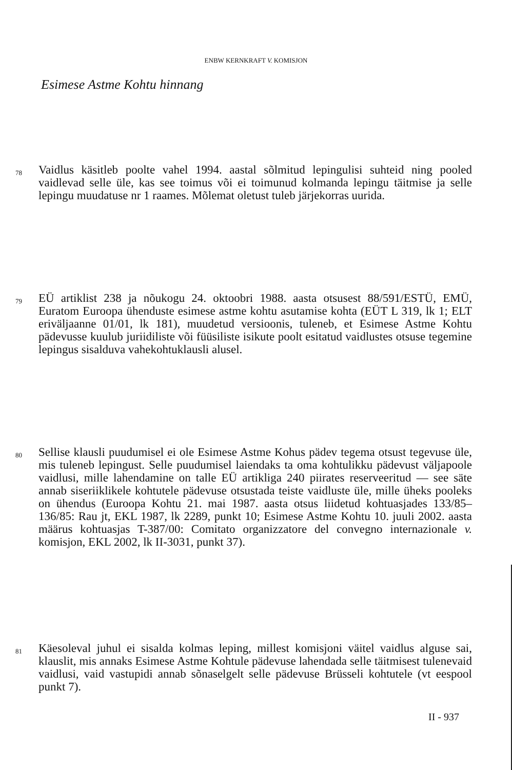ENBW KERNKRAFT V. KOMISJON
Esimese Astme Kohtu hinnang
78 Vaidlus käsitleb poolte vahel 1994. aastal sõlmitud lepingulisi suhteid ning pooled vaidlevad selle üle, kas see toimus või ei toimunud kolmanda lepingu täitmise ja selle lepingu muudatuse nr 1 raames. Mõlemat oletust tuleb järjekorras uurida.
79 EÜ artiklist 238 ja nõukogu 24. oktoobri 1988. aasta otsusest 88/591/ESTÜ, EMÜ, Euratom Euroopa ühenduste esimese astme kohtu asutamise kohta (EÜT L 319, lk 1; ELT eriväljaanne 01/01, lk 181), muudetud versioonis, tuleneb, et Esimese Astme Kohtu pädevusse kuulub juriidiliste või füüsiliste isikute poolt esitatud vaidlustes otsuse tegemine lepingus sisalduva vahekohtuklausli alusel.
80 Sellise klausli puudumisel ei ole Esimese Astme Kohus pädev tegema otsust tegevuse üle, mis tuleneb lepingust. Selle puudumisel laiendaks ta oma kohtulikku pädevust väljapoole vaidlusi, mille lahendamine on talle EÜ artikliga 240 piirates reserveeritud — see säte annab siseriiklikele kohtutele pädevuse otsustada teiste vaidluste üle, mille üheks pooleks on ühendus (Euroopa Kohtu 21. mai 1987. aasta otsus liidetud kohtuasjades 133/85–136/85: Rau jt, EKL 1987, lk 2289, punkt 10; Esimese Astme Kohtu 10. juuli 2002. aasta määrus kohtuasjas T-387/00: Comitato organizzatore del convegno internazionale v. komisjon, EKL 2002, lk II-3031, punkt 37).
81 Käesoleval juhul ei sisalda kolmas leping, millest komisjoni väitel vaidlus alguse sai, klauslit, mis annaks Esimese Astme Kohtule pädevuse lahendada selle täitmisest tulenevaid vaidlusi, vaid vastupidi annab sõnaselgelt selle pädevuse Brüsseli kohtutele (vt eespool punkt 7).
II - 937